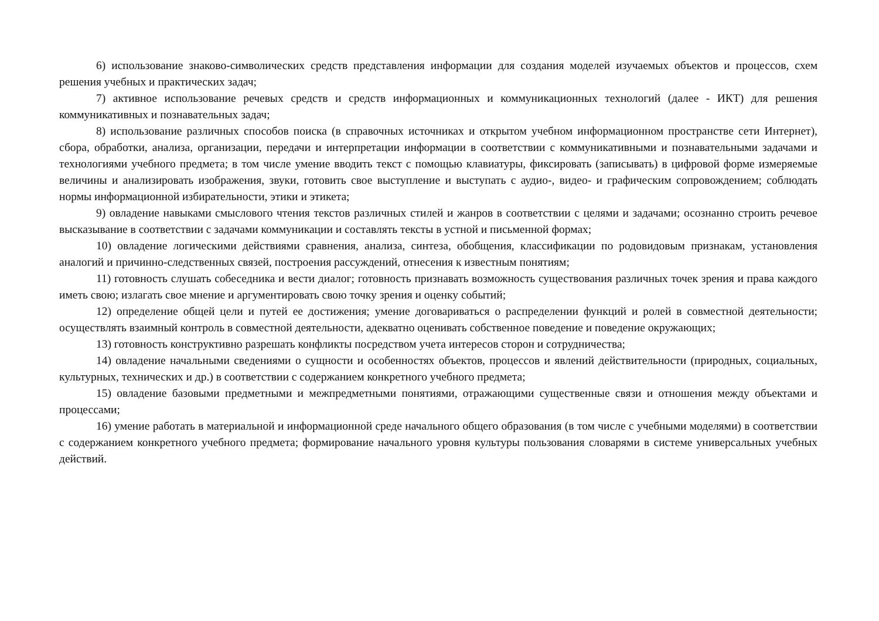6) использование знаково-символических средств представления информации для создания моделей изучаемых объектов и процессов, схем решения учебных и практических задач;
7) активное использование речевых средств и средств информационных и коммуникационных технологий (далее - ИКТ) для решения коммуникативных и познавательных задач;
8) использование различных способов поиска (в справочных источниках и открытом учебном информационном пространстве сети Интернет), сбора, обработки, анализа, организации, передачи и интерпретации информации в соответствии с коммуникативными и познавательными задачами и технологиями учебного предмета; в том числе умение вводить текст с помощью клавиатуры, фиксировать (записывать) в цифровой форме измеряемые величины и анализировать изображения, звуки, готовить свое выступление и выступать с аудио-, видео- и графическим сопровождением; соблюдать нормы информационной избирательности, этики и этикета;
9) овладение навыками смыслового чтения текстов различных стилей и жанров в соответствии с целями и задачами; осознанно строить речевое высказывание в соответствии с задачами коммуникации и составлять тексты в устной и письменной формах;
10) овладение логическими действиями сравнения, анализа, синтеза, обобщения, классификации по родовидовым признакам, установления аналогий и причинно-следственных связей, построения рассуждений, отнесения к известным понятиям;
11) готовность слушать собеседника и вести диалог; готовность признавать возможность существования различных точек зрения и права каждого иметь свою; излагать свое мнение и аргументировать свою точку зрения и оценку событий;
12) определение общей цели и путей ее достижения; умение договариваться о распределении функций и ролей в совместной деятельности; осуществлять взаимный контроль в совместной деятельности, адекватно оценивать собственное поведение и поведение окружающих;
13) готовность конструктивно разрешать конфликты посредством учета интересов сторон и сотрудничества;
14) овладение начальными сведениями о сущности и особенностях объектов, процессов и явлений действительности (природных, социальных, культурных, технических и др.) в соответствии с содержанием конкретного учебного предмета;
15) овладение базовыми предметными и межпредметными понятиями, отражающими существенные связи и отношения между объектами и процессами;
16) умение работать в материальной и информационной среде начального общего образования (в том числе с учебными моделями) в соответствии с содержанием конкретного учебного предмета; формирование начального уровня культуры пользования словарями в системе универсальных учебных действий.